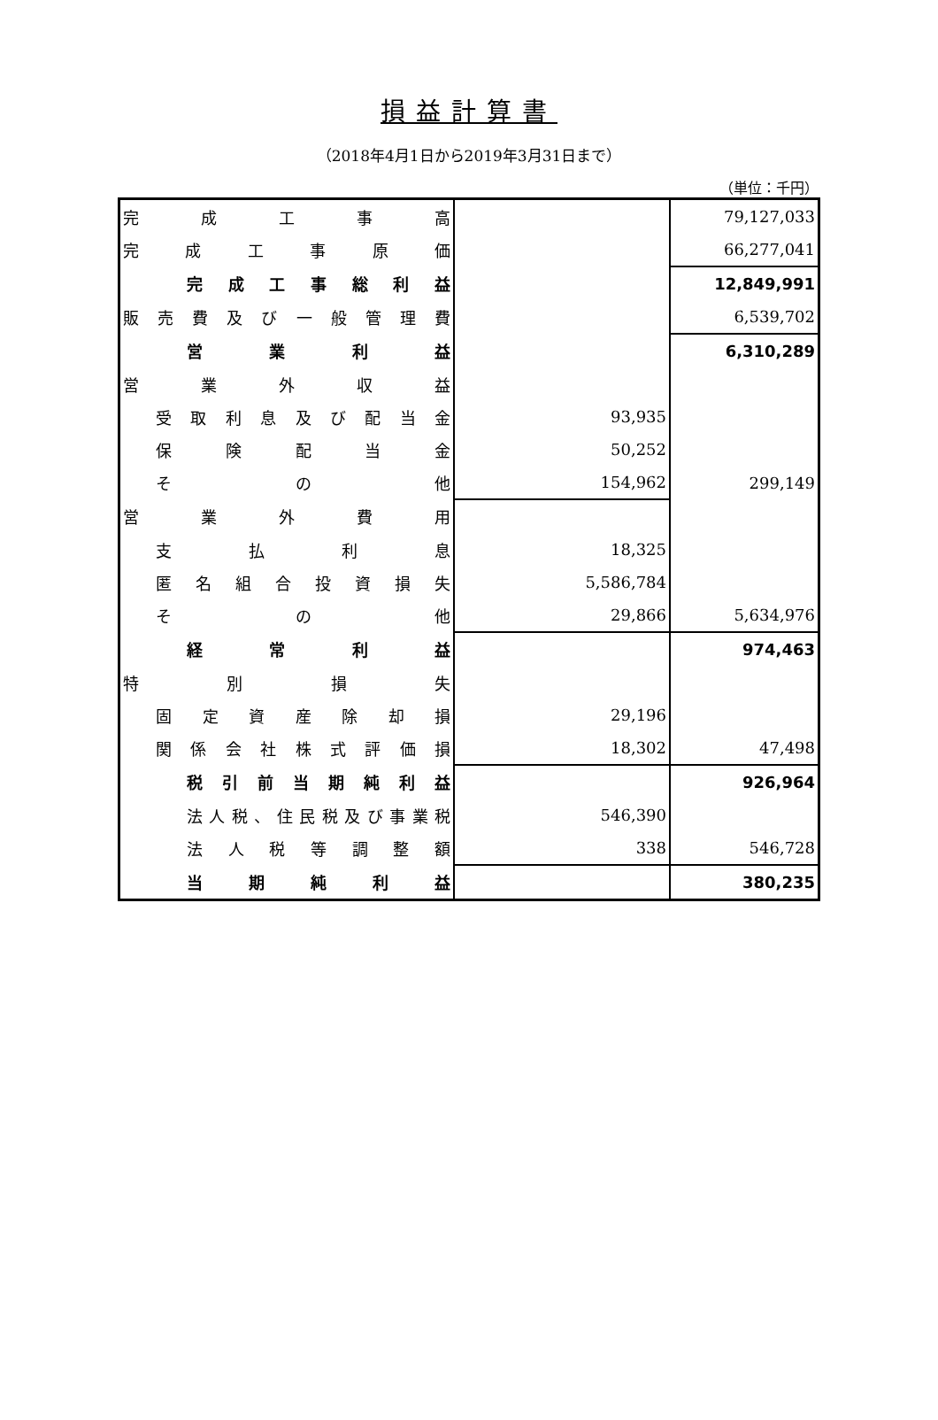損益計算書
（2018年4月1日から2019年3月31日まで）
（単位：千円）
| 完成工事高 | | 79,127,033 |
| 完成工事原価 | | 66,277,041 |
| 完成工事総利益 | | 12,849,991 |
| 販売費及び一般管理費 | | 6,539,702 |
| 営業利益 | | 6,310,289 |
| 営業外収益 | | |
| 受取利息及び配当金 | 93,935 | |
| 保険配当金 | 50,252 | |
| その他 | 154,962 | 299,149 |
| 営業外費用 | | |
| 支払利息 | 18,325 | |
| 匿名組合投資損失 | 5,586,784 | |
| その他 | 29,866 | 5,634,976 |
| 経常利益 | | 974,463 |
| 特別損失 | | |
| 固定資産除却損 | 29,196 | |
| 関係会社株式評価損 | 18,302 | 47,498 |
| 税引前当期純利益 | | 926,964 |
| 法人税、住民税及び事業税 | 546,390 | |
| 法人税等調整額 | 338 | 546,728 |
| 当期純利益 | | 380,235 |